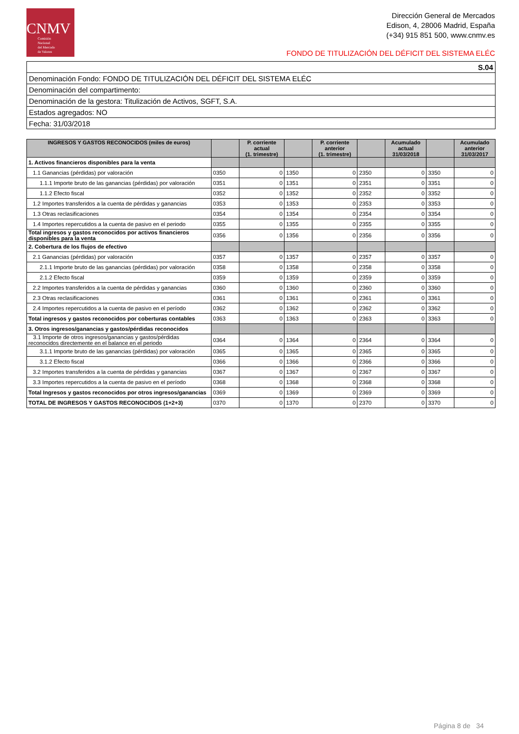CNMV
Comisión
Nacional
del Mercado
de Valores
Dirección General de Mercados
Edison, 4, 28006 Madrid, España
(+34) 915 851 500, www.cnmv.es
FONDO DE TITULIZACIÓN DEL DÉFICIT DEL SISTEMA ELÉC
| S.04 |
| Denominación Fondo: FONDO DE TITULIZACIÓN DEL DÉFICIT DEL SISTEMA ELÉC |
| Denominación del compartimento: |
| Denominación de la gestora: Titulización de Activos, SGFT, S.A. |
| Estados agregados: NO |
| Fecha: 31/03/2018 |
| INGRESOS Y GASTOS RECONOCIDOS (miles de euros) | | P. corriente actual (1. trimestre) | | P. corriente anterior (1. trimestre) | | Acumulado actual 31/03/2018 | | Acumulado anterior 31/03/2017 |
| --- | --- | --- | --- | --- | --- | --- | --- | --- |
| 1. Activos financieros disponibles para la venta | | | | | | | | |
| 1.1 Ganancias (pérdidas) por valoración | 0350 | 0 | 1350 | 0 | 2350 | 0 | 3350 | 0 |
| 1.1.1 Importe bruto de las ganancias (pérdidas) por valoración | 0351 | 0 | 1351 | 0 | 2351 | 0 | 3351 | 0 |
| 1.1.2 Efecto fiscal | 0352 | 0 | 1352 | 0 | 2352 | 0 | 3352 | 0 |
| 1.2 Importes transferidos a la cuenta de pérdidas y ganancias | 0353 | 0 | 1353 | 0 | 2353 | 0 | 3353 | 0 |
| 1.3 Otras reclasificaciones | 0354 | 0 | 1354 | 0 | 2354 | 0 | 3354 | 0 |
| 1.4 Importes repercutidos a la cuenta de pasivo en el periodo | 0355 | 0 | 1355 | 0 | 2355 | 0 | 3355 | 0 |
| Total ingresos y gastos reconocidos por activos financieros disponibles para la venta | 0356 | 0 | 1356 | 0 | 2356 | 0 | 3356 | 0 |
| 2. Cobertura de los flujos de efectivo | | | | | | | | |
| 2.1 Ganancias (pérdidas) por valoración | 0357 | 0 | 1357 | 0 | 2357 | 0 | 3357 | 0 |
| 2.1.1 Importe bruto de las ganancias (pérdidas) por valoración | 0358 | 0 | 1358 | 0 | 2358 | 0 | 3358 | 0 |
| 2.1.2 Efecto fiscal | 0359 | 0 | 1359 | 0 | 2359 | 0 | 3359 | 0 |
| 2.2 Importes transferidos a la cuenta de pérdidas y ganancias | 0360 | 0 | 1360 | 0 | 2360 | 0 | 3360 | 0 |
| 2.3 Otras reclasificaciones | 0361 | 0 | 1361 | 0 | 2361 | 0 | 3361 | 0 |
| 2.4 Importes repercutidos a la cuenta de pasivo en el período | 0362 | 0 | 1362 | 0 | 2362 | 0 | 3362 | 0 |
| Total ingresos y gastos reconocidos por coberturas contables | 0363 | 0 | 1363 | 0 | 2363 | 0 | 3363 | 0 |
| 3. Otros ingresos/ganancias y gastos/pérdidas reconocidos | | | | | | | | |
| 3.1 Importe de otros ingresos/ganancias y gastos/pérdidas reconocidos directemente en el balance en el periodo | 0364 | 0 | 1364 | 0 | 2364 | 0 | 3364 | 0 |
| 3.1.1 Importe bruto de las ganancias (pérdidas) por valoración | 0365 | 0 | 1365 | 0 | 2365 | 0 | 3365 | 0 |
| 3.1.2 Efecto fiscal | 0366 | 0 | 1366 | 0 | 2366 | 0 | 3366 | 0 |
| 3.2 Importes transferidos a la cuenta de pérdidas y ganancias | 0367 | 0 | 1367 | 0 | 2367 | 0 | 3367 | 0 |
| 3.3 Importes repercutidos a la cuenta de pasivo en el período | 0368 | 0 | 1368 | 0 | 2368 | 0 | 3368 | 0 |
| Total Ingresos y gastos reconocidos por otros ingresos/ganancias | 0369 | 0 | 1369 | 0 | 2369 | 0 | 3369 | 0 |
| TOTAL DE INGRESOS Y GASTOS RECONOCIDOS (1+2+3) | 0370 | 0 | 1370 | 0 | 2370 | 0 | 3370 | 0 |
Página 8 de 34